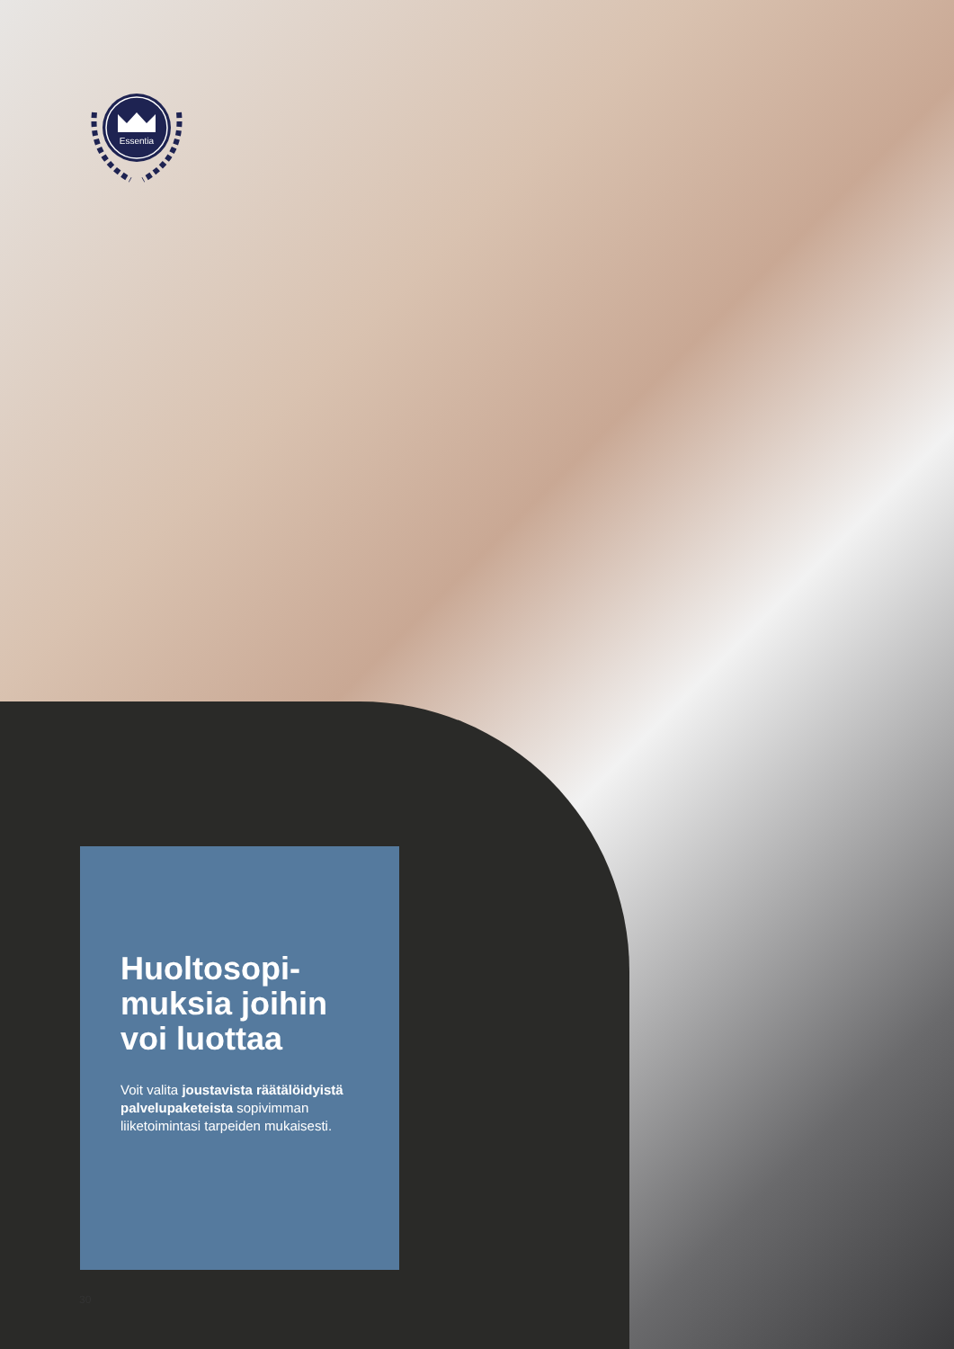Essentia
Huoltosopi-
muksia joihin
voi luottaa
Voit valita joustavista räätälöidyistä palvelupaketeista sopivimman liiketoimintasi tarpeiden mukaisesti.
30